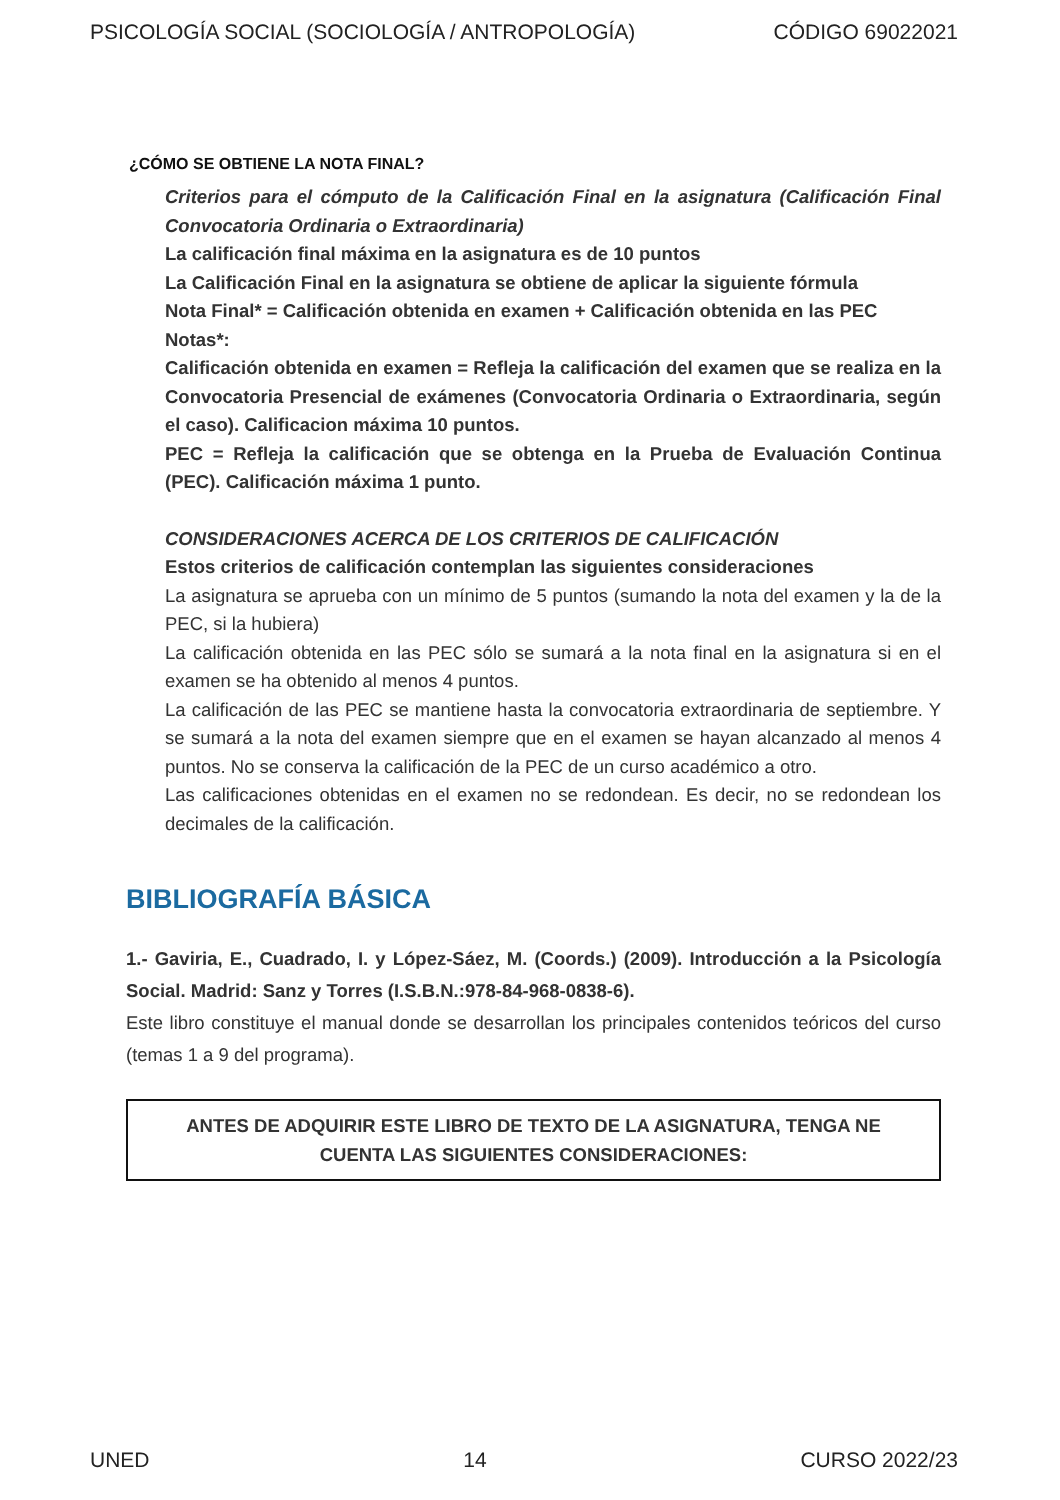PSICOLOGÍA SOCIAL (SOCIOLOGÍA / ANTROPOLOGÍA) CÓDIGO 69022021
¿CÓMO SE OBTIENE LA NOTA FINAL?
Criterios para el cómputo de la Calificación Final en la asignatura (Calificación Final Convocatoria Ordinaria o Extraordinaria)
La calificación final máxima en la asignatura es de 10 puntos
La Calificación Final en la asignatura se obtiene de aplicar la siguiente fórmula
Nota Final* = Calificación obtenida en examen + Calificación obtenida en las PEC
Notas*:
Calificación obtenida en examen = Refleja la calificación del examen que se realiza en la Convocatoria Presencial de exámenes (Convocatoria Ordinaria o Extraordinaria, según el caso). Calificacion máxima 10 puntos.
PEC = Refleja la calificación que se obtenga en la Prueba de Evaluación Continua (PEC). Calificación máxima 1 punto.
CONSIDERACIONES ACERCA DE LOS CRITERIOS DE CALIFICACIÓN
Estos criterios de calificación contemplan las siguientes consideraciones
La asignatura se aprueba con un mínimo de 5 puntos (sumando la nota del examen y la de la PEC, si la hubiera)
La calificación obtenida en las PEC sólo se sumará a la nota final en la asignatura si en el examen se ha obtenido al menos 4 puntos.
La calificación de las PEC se mantiene hasta la convocatoria extraordinaria de septiembre. Y se sumará a la nota del examen siempre que en el examen se hayan alcanzado al menos 4 puntos. No se conserva la calificación de la PEC de un curso académico a otro.
Las calificaciones obtenidas en el examen no se redondean. Es decir, no se redondean los decimales de la calificación.
BIBLIOGRAFÍA BÁSICA
1.- Gaviria, E., Cuadrado, I. y López-Sáez, M. (Coords.) (2009). Introducción a la Psicología Social. Madrid: Sanz y Torres (I.S.B.N.:978-84-968-0838-6).
Este libro constituye el manual donde se desarrollan los principales contenidos teóricos del curso (temas 1 a 9 del programa).
ANTES DE ADQUIRIR ESTE LIBRO DE TEXTO DE LA ASIGNATURA, TENGA NE CUENTA LAS SIGUIENTES CONSIDERACIONES:
UNED 14 CURSO 2022/23